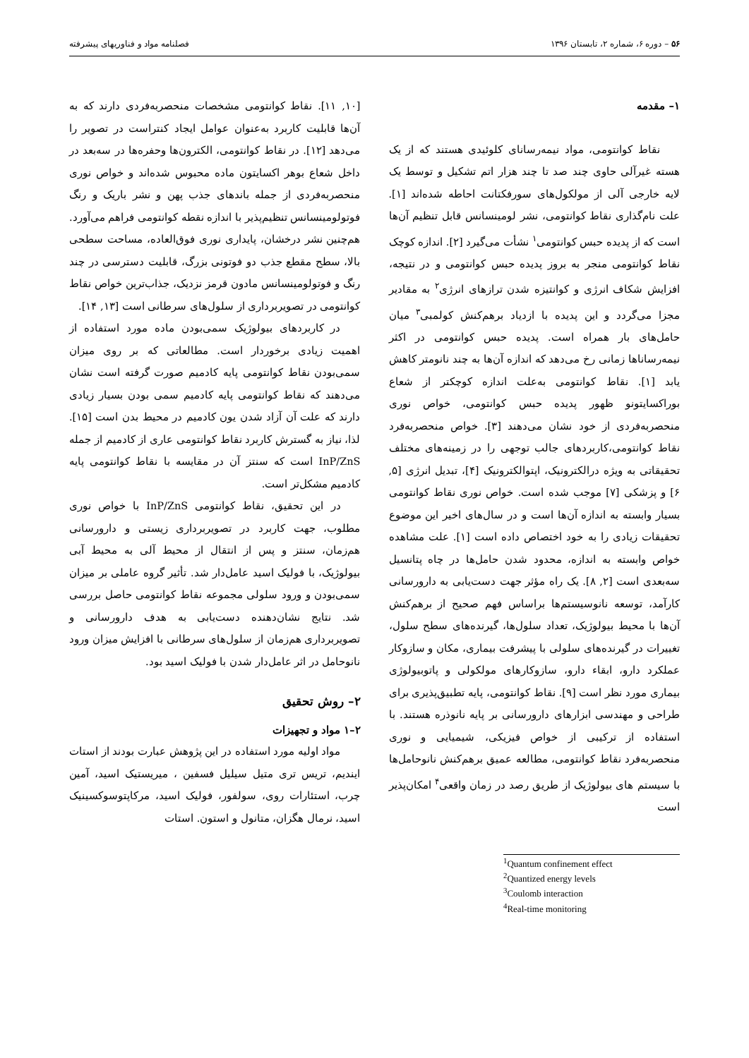۵۶ – دوره ۶، شماره ۲، تابستان ۱۳۹۶ فصلنامه مواد و فناوریهای پیشرفته
۱– مقدمه
نقاط کوانتومی، مواد نیمه‌رسانای کلوئیدی هستند که از یک هسته غیرآلی حاوی چند صد تا چند هزار اتم تشکیل و توسط یک لایه خارجی آلی از مولکول‌های سورفکتانت احاطه شده‌اند [۱]. علت نام‌گذاری نقاط کوانتومی، نشر لومینسانس قابل تنظیم آن‌ها است که از پدیده حبس کوانتومی<sup>۱</sup> نشأت می‌گیرد [۲]. اندازه کوچک نقاط کوانتومی منجر به بروز پدیده حبس کوانتومی و در نتیجه، افزایش شکاف انرژی و کوانتیزه شدن ترازهای انرژی<sup>۲</sup> به مقادیر مجزا می‌گردد و این پدیده با ازدیاد برهم‌کنش کولمبی<sup>۳</sup> میان حامل‌های بار همراه است. پدیده حبس کوانتومی در اکثر نیمه‌رساناها زمانی رخ می‌دهد که اندازه آن‌ها به چند نانومتر کاهش یابد [۱]. نقاط کوانتومی به‌علت اندازه کوچکتر از شعاع بوراکسایتونو ظهور پدیده حبس کوانتومی، خواص نوری منحصربه‌فردی از خود نشان می‌دهند [۳]. خواص منحصربه‌فرد نقاط کوانتومی،کاربردهای جالب توجهی را در زمینه‌های مختلف تحقیقاتی به ویژه درالکترونیک، اپتوالکترونیک [۴]، تبدیل انرژی [۵, ۶] و پزشکی [۷] موجب شده است. خواص نوری نقاط کوانتومی بسیار وابسته به اندازه آن‌ها است و در سال‌های اخیر این موضوع تحقیقات زیادی را به خود اختصاص داده است [۱]. علت مشاهده خواص وابسته به اندازه، محدود شدن حامل‌ها در چاه پتانسیل سه‌بعدی است [۲, ۸]. یک راه مؤثر جهت دست‌یابی به دارورسانی کارآمد، توسعه نانوسیستم‌ها براساس فهم صحیح از برهم‌کنش آن‌ها با محیط بیولوژیک، تعداد سلول‌ها، گیرنده‌های سطح سلول، تغییرات در گیرنده‌های سلولی با پیشرفت بیماری، مکان و سازوکار عملکرد دارو، ابقاء دارو، سازوکارهای مولکولی و پاتوبیولوژی بیماری مورد نظر است [۹]. نقاط کوانتومی، پایه تطبیق‌پذیری برای طراحی و مهندسی ابزارهای دارورسانی بر پایه نانوذره هستند. با استفاده از ترکیبی از خواص فیزیکی، شیمیایی و نوری منحصربه‌فرد نقاط کوانتومی، مطالعه عمیق برهم‌کنش نانوحامل‌ها با سیستم های بیولوژیک از طریق رصد در زمان واقعی<sup>۴</sup> امکان‌پذیر است
<sup>1</sup> Quantum confinement effect
<sup>2</sup> Quantized energy levels
<sup>3</sup> Coulomb interaction
<sup>4</sup> Real-time monitoring
[۱۰, ۱۱]. نقاط کوانتومی مشخصات منحصربه‌فردی دارند که به آن‌ها قابلیت کاربرد به‌عنوان عوامل ایجاد کنتراست در تصویر را می‌دهد [۱۲]. در نقاط کوانتومی، الکترون‌ها وحفره‌ها در سه‌بعد در داخل شعاع بوهر اکسایتون ماده محبوس شده‌اند و خواص نوری منحصربه‌فردی از جمله باندهای جذب پهن و نشر باریک و رنگ فوتولومینسانس تنظیم‌پذیر با اندازه نقطه کوانتومی فراهم می‌آورد. هم‌چنین نشر درخشان، پایداری نوری فوق‌العاده، مساحت سطحی بالا، سطح مقطع جذب دو فوتونی بزرگ، قابلیت دسترسی در چند رنگ و فوتولومینسانس مادون قرمز نزدیک، جذاب‌ترین خواص نقاط کوانتومی در تصویربرداری از سلول‌های سرطانی است [۱۳, ۱۴].
در کاربردهای بیولوژیک سمی‌بودن ماده مورد استفاده از اهمیت زیادی برخوردار است. مطالعاتی که بر روی میزان سمی‌بودن نقاط کوانتومی پایه کادمیم صورت گرفته است نشان می‌دهند که نقاط کوانتومی پایه کادمیم سمی بودن بسیار زیادی دارند که علت آن آزاد شدن یون کادمیم در محیط بدن است [۱۵]. لذا، نیاز به گسترش کاربرد نقاط کوانتومی عاری از کادمیم از جمله InP/ZnS است که سنتز آن در مقایسه با نقاط کوانتومی پایه کادمیم مشکل‌تر است.
در این تحقیق، نقاط کوانتومی InP/ZnS با خواص نوری مطلوب، جهت کاربرد در تصویربرداری زیستی و دارورسانی هم‌زمان، سنتز و پس از انتقال از محیط آلی به محیط آبی بیولوژیک، با فولیک اسید عامل‌دار شد. تأثیر گروه عاملی بر میزان سمی‌بودن و ورود سلولی مجموعه نقاط کوانتومی حاصل بررسی شد. نتایج نشان‌دهنده دست‌یابی به هدف دارورسانی و تصویربرداری هم‌زمان از سلول‌های سرطانی با افزایش میزان ورود نانوحامل در اثر عامل‌دار شدن با فولیک اسید بود.
۲– روش تحقیق
۲–۱ مواد و تجهیزات
مواد اولیه مورد استفاده در این پژوهش عبارت بودند از استات ایندیم، تریس تری متیل سیلیل فسفین ، میریستیک اسید، آمین چرب، استئارات روی، سولفور، فولیک اسید، مرکاپتوسوکسینیک اسید، نرمال هگزان، متانول و استون. استات